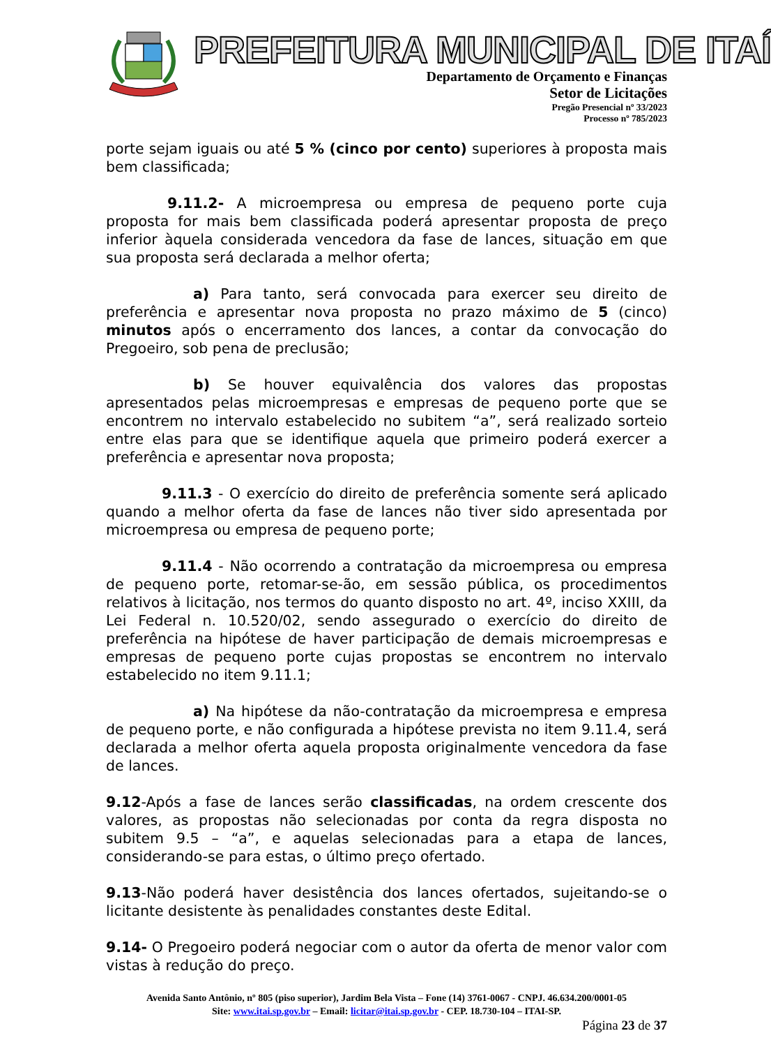PREFEITURA MUNICIPAL DE ITAÍ
Departamento de Orçamento e Finanças
Setor de Licitações
Pregão Presencial nº 33/2023
Processo nº 785/2023
porte sejam iguais ou até 5 % (cinco por cento) superiores à proposta mais bem classificada;
9.11.2- A microempresa ou empresa de pequeno porte cuja proposta for mais bem classificada poderá apresentar proposta de preço inferior àquela considerada vencedora da fase de lances, situação em que sua proposta será declarada a melhor oferta;
a) Para tanto, será convocada para exercer seu direito de preferência e apresentar nova proposta no prazo máximo de 5 (cinco) minutos após o encerramento dos lances, a contar da convocação do Pregoeiro, sob pena de preclusão;
b) Se houver equivalência dos valores das propostas apresentados pelas microempresas e empresas de pequeno porte que se encontrem no intervalo estabelecido no subitem “a”, será realizado sorteio entre elas para que se identifique aquela que primeiro poderá exercer a preferência e apresentar nova proposta;
9.11.3 - O exercício do direito de preferência somente será aplicado quando a melhor oferta da fase de lances não tiver sido apresentada por microempresa ou empresa de pequeno porte;
9.11.4 - Não ocorrendo a contratação da microempresa ou empresa de pequeno porte, retomar-se-ão, em sessão pública, os procedimentos relativos à licitação, nos termos do quanto disposto no art. 4º, inciso XXIII, da Lei Federal n. 10.520/02, sendo assegurado o exercício do direito de preferência na hipótese de haver participação de demais microempresas e empresas de pequeno porte cujas propostas se encontrem no intervalo estabelecido no item 9.11.1;
a) Na hipótese da não-contratação da microempresa e empresa de pequeno porte, e não configurada a hipótese prevista no item 9.11.4, será declarada a melhor oferta aquela proposta originalmente vencedora da fase de lances.
9.12-Após a fase de lances serão classificadas, na ordem crescente dos valores, as propostas não selecionadas por conta da regra disposta no subitem 9.5 – “a”, e aquelas selecionadas para a etapa de lances, considerando-se para estas, o último preço ofertado.
9.13-Não poderá haver desistência dos lances ofertados, sujeitando-se o licitante desistente às penalidades constantes deste Edital.
9.14- O Pregoeiro poderá negociar com o autor da oferta de menor valor com vistas à redução do preço.
Avenida Santo Antônio, nº 805 (piso superior), Jardim Bela Vista – Fone (14) 3761-0067 - CNPJ. 46.634.200/0001-05
Site: www.itai.sp.gov.br – Email: licitar@itai.sp.gov.br - CEP. 18.730-104 – ITAI-SP.
Página 23 de 37